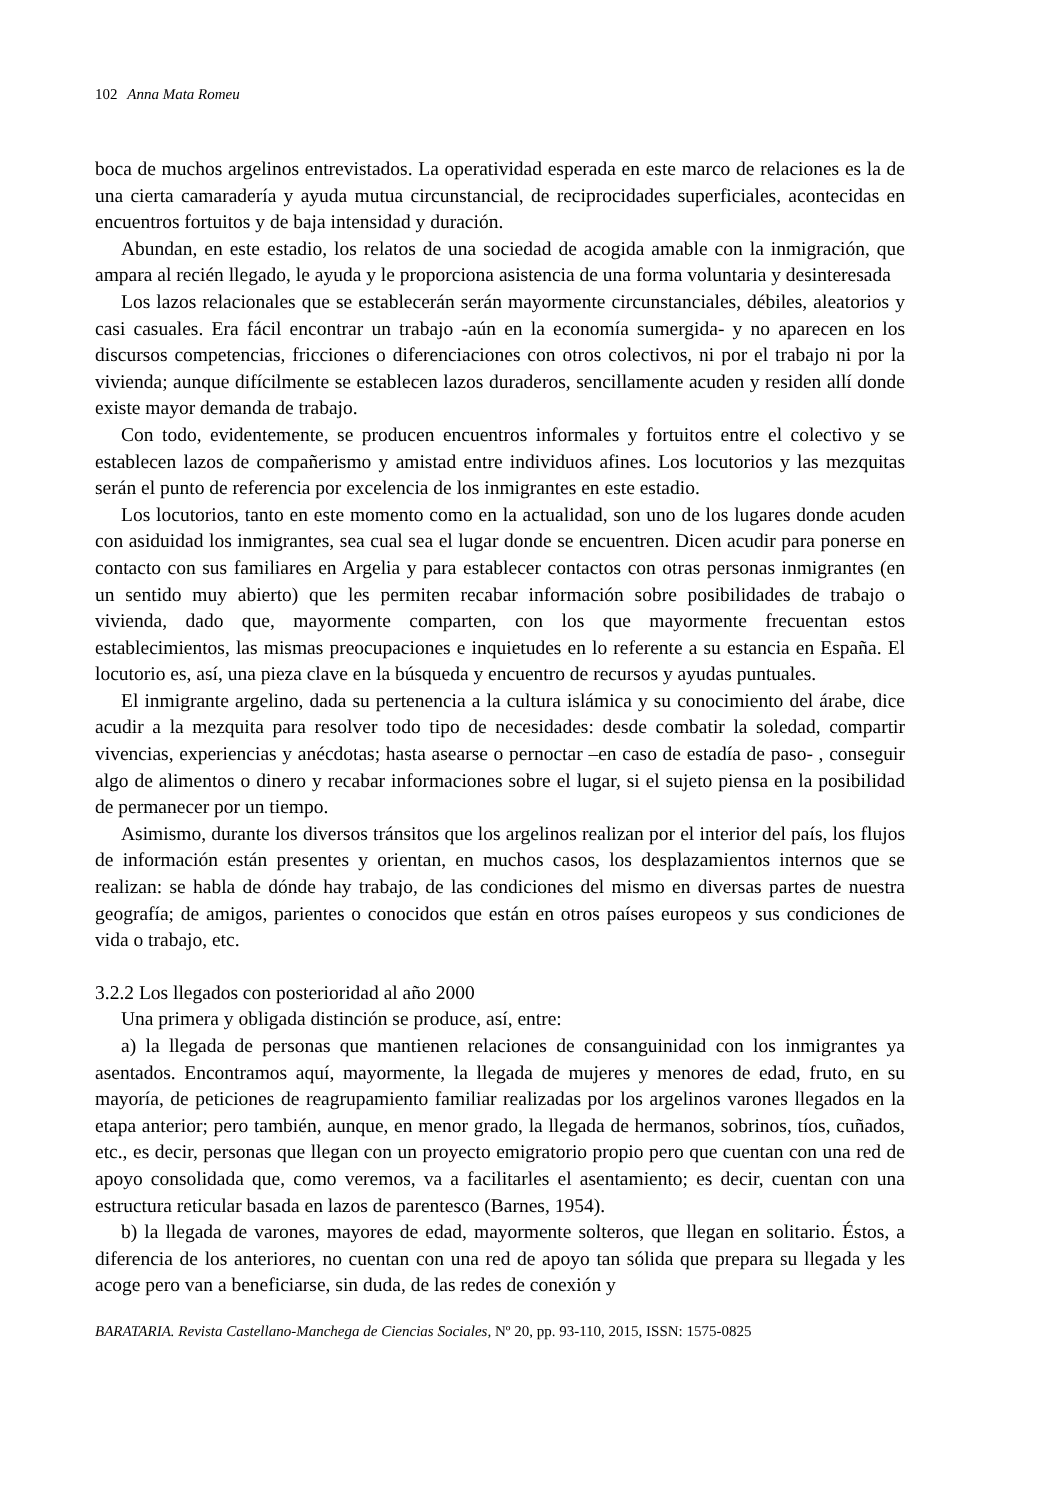102 Anna Mata Romeu
boca de muchos argelinos entrevistados. La operatividad esperada en este marco de relaciones es la de una cierta camaradería y ayuda mutua circunstancial, de reciprocidades superficiales, acontecidas en encuentros fortuitos y de baja intensidad y duración.
Abundan, en este estadio, los relatos de una sociedad de acogida amable con la inmigración, que ampara al recién llegado, le ayuda y le proporciona asistencia de una forma voluntaria y desinteresada
Los lazos relacionales que se establecerán serán mayormente circunstanciales, débiles, aleatorios y casi casuales. Era fácil encontrar un trabajo -aún en la economía sumergida- y no aparecen en los discursos competencias, fricciones o diferenciaciones con otros colectivos, ni por el trabajo ni por la vivienda; aunque difícilmente se establecen lazos duraderos, sencillamente acuden y residen allí donde existe mayor demanda de trabajo.
Con todo, evidentemente, se producen encuentros informales y fortuitos entre el colectivo y se establecen lazos de compañerismo y amistad entre individuos afines. Los locutorios y las mezquitas serán el punto de referencia por excelencia de los inmigrantes en este estadio.
Los locutorios, tanto en este momento como en la actualidad, son uno de los lugares donde acuden con asiduidad los inmigrantes, sea cual sea el lugar donde se encuentren. Dicen acudir para ponerse en contacto con sus familiares en Argelia y para establecer contactos con otras personas inmigrantes (en un sentido muy abierto) que les permiten recabar información sobre posibilidades de trabajo o vivienda, dado que, mayormente comparten, con los que mayormente frecuentan estos establecimientos, las mismas preocupaciones e inquietudes en lo referente a su estancia en España. El locutorio es, así, una pieza clave en la búsqueda y encuentro de recursos y ayudas puntuales.
El inmigrante argelino, dada su pertenencia a la cultura islámica y su conocimiento del árabe, dice acudir a la mezquita para resolver todo tipo de necesidades: desde combatir la soledad, compartir vivencias, experiencias y anécdotas; hasta asearse o pernoctar –en caso de estadía de paso- , conseguir algo de alimentos o dinero y recabar informaciones sobre el lugar, si el sujeto piensa en la posibilidad de permanecer por un tiempo.
Asimismo, durante los diversos tránsitos que los argelinos realizan por el interior del país, los flujos de información están presentes y orientan, en muchos casos, los desplazamientos internos que se realizan: se habla de dónde hay trabajo, de las condiciones del mismo en diversas partes de nuestra geografía; de amigos, parientes o conocidos que están en otros países europeos y sus condiciones de vida o trabajo, etc.
3.2.2 Los llegados con posterioridad al año 2000
Una primera y obligada distinción se produce, así, entre:
a) la llegada de personas que mantienen relaciones de consanguinidad con los inmigrantes ya asentados. Encontramos aquí, mayormente, la llegada de mujeres y menores de edad, fruto, en su mayoría, de peticiones de reagrupamiento familiar realizadas por los argelinos varones llegados en la etapa anterior; pero también, aunque, en menor grado, la llegada de hermanos, sobrinos, tíos, cuñados, etc., es decir, personas que llegan con un proyecto emigratorio propio pero que cuentan con una red de apoyo consolidada que, como veremos, va a facilitarles el asentamiento; es decir, cuentan con una estructura reticular basada en lazos de parentesco (Barnes, 1954).
b) la llegada de varones, mayores de edad, mayormente solteros, que llegan en solitario. Éstos, a diferencia de los anteriores, no cuentan con una red de apoyo tan sólida que prepara su llegada y les acoge pero van a beneficiarse, sin duda, de las redes de conexión y
BARATARIA. Revista Castellano-Manchega de Ciencias Sociales, Nº 20, pp. 93-110, 2015, ISSN: 1575-0825